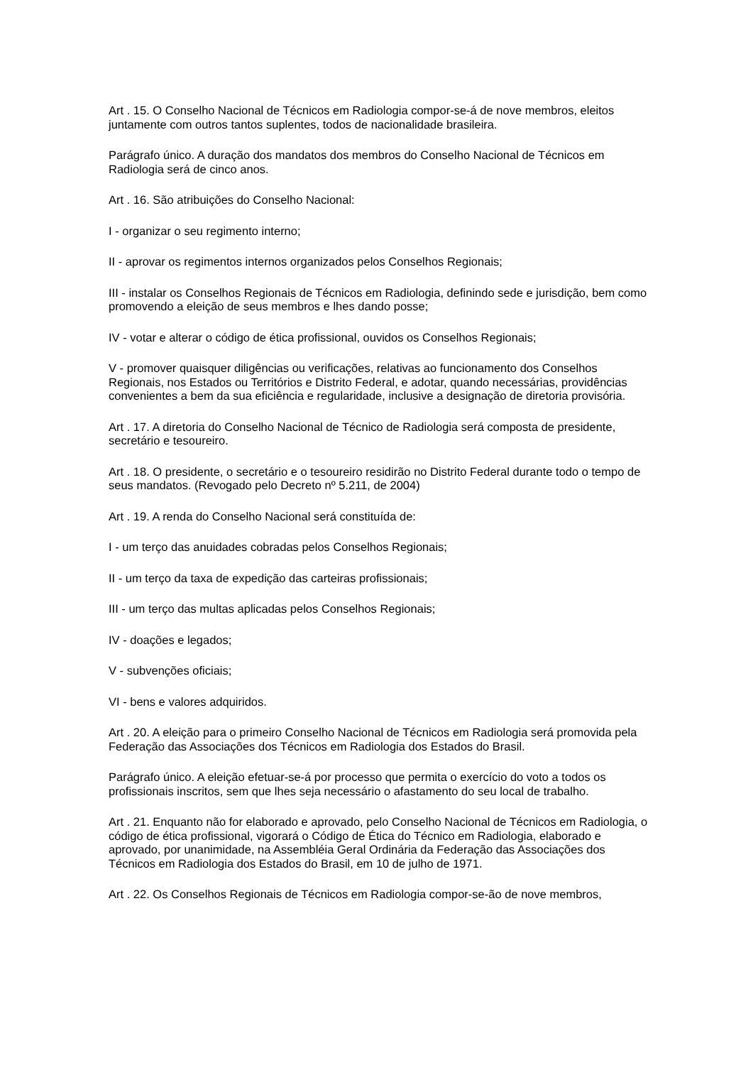Art . 15. O Conselho Nacional de Técnicos em Radiologia compor-se-á de nove membros, eleitos juntamente com outros tantos suplentes, todos de nacionalidade brasileira.
Parágrafo único. A duração dos mandatos dos membros do Conselho Nacional de Técnicos em Radiologia será de cinco anos.
Art . 16. São atribuições do Conselho Nacional:
I - organizar o seu regimento interno;
II - aprovar os regimentos internos organizados pelos Conselhos Regionais;
III - instalar os Conselhos Regionais de Técnicos em Radiologia, definindo sede e jurisdição, bem como promovendo a eleição de seus membros e lhes dando posse;
IV - votar e alterar o código de ética profissional, ouvidos os Conselhos Regionais;
V - promover quaisquer diligências ou verificações, relativas ao funcionamento dos Conselhos Regionais, nos Estados ou Territórios e Distrito Federal, e adotar, quando necessárias, providências convenientes a bem da sua eficiência e regularidade, inclusive a designação de diretoria provisória.
Art . 17. A diretoria do Conselho Nacional de Técnico de Radiologia será composta de presidente, secretário e tesoureiro.
Art . 18. O presidente, o secretário e o tesoureiro residirão no Distrito Federal durante todo o tempo de seus mandatos. (Revogado pelo Decreto nº 5.211, de 2004)
Art . 19. A renda do Conselho Nacional será constituída de:
I - um terço das anuidades cobradas pelos Conselhos Regionais;
II - um terço da taxa de expedição das carteiras profissionais;
III - um terço das multas aplicadas pelos Conselhos Regionais;
IV - doações e legados;
V - subvenções oficiais;
VI - bens e valores adquiridos.
Art . 20. A eleição para o primeiro Conselho Nacional de Técnicos em Radiologia será promovida pela Federação das Associações dos Técnicos em Radiologia dos Estados do Brasil.
Parágrafo único. A eleição efetuar-se-á por processo que permita o exercício do voto a todos os profissionais inscritos, sem que lhes seja necessário o afastamento do seu local de trabalho.
Art . 21. Enquanto não for elaborado e aprovado, pelo Conselho Nacional de Técnicos em Radiologia, o código de ética profissional, vigorará o Código de Ética do Técnico em Radiologia, elaborado e aprovado, por unanimidade, na Assembléia Geral Ordinária da Federação das Associações dos Técnicos em Radiologia dos Estados do Brasil, em 10 de julho de 1971.
Art . 22. Os Conselhos Regionais de Técnicos em Radiologia compor-se-ão de nove membros,